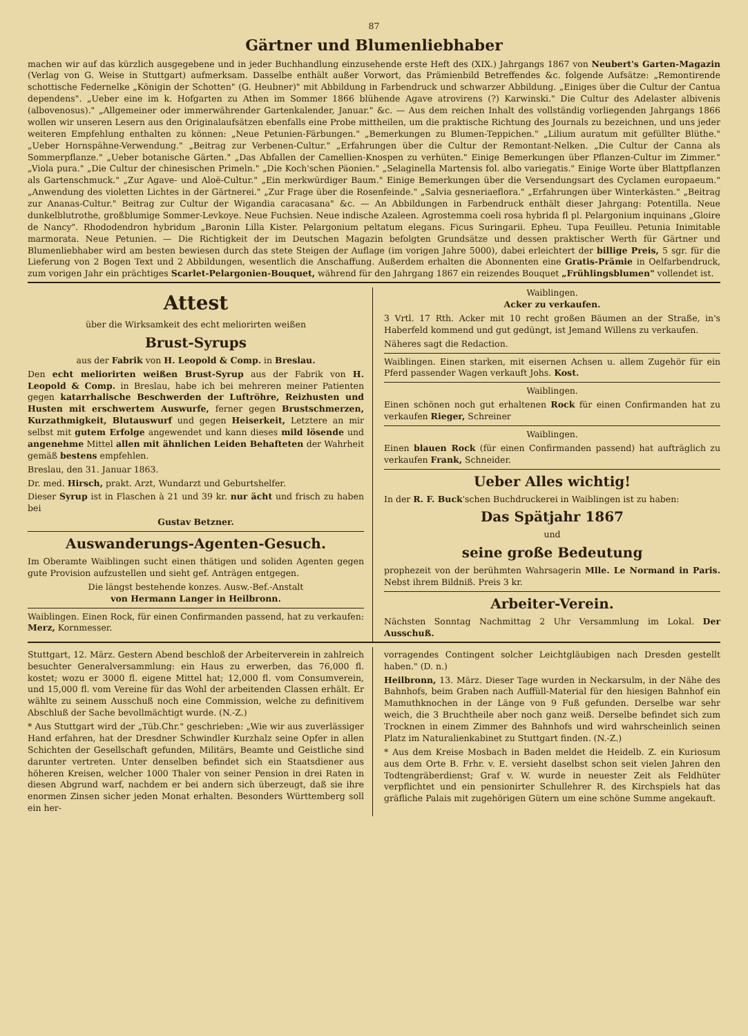87
Gärtner und Blumenliebhaber
machen wir auf das kürzlich ausgegebene und in jeder Buchhandlung einzusehende erste Heft des (XIX.) Jahrgangs 1867 von Neubert's Garten-Magazin (Verlag von G. Weise in Stuttgart) aufmerksam. Dasselbe enthält außer Vorwort, das Prämienbild Betreffendes &c. folgende Aufsätze: „Remontirende schottische Federnelke „Königin der Schotten" (G. Heubner)" mit Abbildung in Farbendruck und schwarzer Abbildung. „Einiges über die Cultur der Cantua dependens". „Ueber eine im k. Hofgarten zu Athen im Sommer 1866 blühende Agave atrovirens (?) Karwinski." Die Cultur des Adelaster albivenis (albovenosus)." „Allgemeiner oder immerwährender Gartenkalender, Januar." &c. — Aus dem reichen Inhalt des vollständig vorliegenden Jahrgangs 1866 wollen wir unseren Lesern aus den Originalaufsätzen ebenfalls eine Probe mittheilen, um die praktische Richtung des Journals zu bezeichnen, und uns jeder weiteren Empfehlung enthalten zu können: „Neue Petunien-Färbungen." „Bemerkungen zu Blumen-Teppichen." „Lilium auratum mit gefüllter Blüthe." „Ueber Hornspähne-Verwendung." „Beitrag zur Verbenen-Cultur." „Erfahrungen über die Cultur der Remontant-Nelken. „Die Cultur der Canna als Sommerpflanze." „Ueber botanische Gärten." „Das Abfallen der Camellien-Knospen zu verhüten." Einige Bemerkungen über Pflanzen-Cultur im Zimmer." „Viola pura." „Die Cultur der chinesischen Primeln." „Die Koch'schen Päonien." „Selaginella Martensis fol. albo variegatis." Einige Worte über Blattpflanzen als Gartenschmuck." „Zur Agave- und Aloë-Cultur." „Ein merkwürdiger Baum." Einige Bemerkungen über die Versendungsart des Cyclamen europaeum." „Anwendung des violetten Lichtes in der Gärtnerei." „Zur Frage über die Rosenfeinde." „Salvia gesneriaeflora." „Erfahrungen über Winterkästen." „Beitrag zur Ananas-Cultur." Beitrag zur Cultur der Wigandia caracasana" &c. — An Abbildungen in Farbendruck enthält dieser Jahrgang: Potentilla. Neue dunkelblutrothe, großblumige Sommer-Levkoye. Neue Fuchsien. Neue indische Azaleen. Agrostemma coeli rosa hybrida fl pl. Pelargonium inquinans „Gloire de Nancy". Rhododendron hybridum „Baronin Lilla Kister. Pelargonium peltatum elegans. Ficus Suringarii. Epheu. Tupa Feuilleu. Petunia Inimitable marmorata. Neue Petunien. — Die Richtigkeit der im Deutschen Magazin befolgten Grundsätze und dessen praktischer Werth für Gärtner und Blumenliebhaber wird am besten bewiesen durch das stete Steigen der Auflage (im vorigen Jahre 5000), dabei erleichtert der billige Preis, 5 sgr. für die Lieferung von 2 Bogen Text und 2 Abbildungen, wesentlich die Anschaffung. Außerdem erhalten die Abonnenten eine Gratis-Prämie in Oelfarbendruck, zum vorigen Jahr ein prächtiges Scarlet-Pelargonien-Bouquet, während für den Jahrgang 1867 ein reizendes Bouquet „Frühlingsblumen" vollendet ist.
Attest
über die Wirksamkeit des echt meliorirten weißen
Brust-Syrups
aus der Fabrik von H. Leopold & Comp. in Breslau.
Den echt meliorirten weißen Brust-Syrup aus der Fabrik von H. Leopold & Comp. in Breslau, habe ich bei mehreren meiner Patienten gegen katarrhalische Beschwerden der Luftröhre, Reizhusten und Husten mit erschwertem Auswurfe, ferner gegen Brustschmerzen, Kurzathmigkeit, Blutauswurf und gegen Heiserkeit, Letztere an mir selbst mit gutem Erfolge angewendet und kann dieses mild lösende und angenehme Mittel allen mit ähnlichen Leiden Behafteten der Wahrheit gemäß bestens empfehlen.
Breslau, den 31. Januar 1863.
Dr. med. Hirsch, prakt. Arzt, Wundarzt und Geburtshelfer.
Dieser Syrup ist in Flaschen à 21 und 39 kr. nur ächt und frisch zu haben bei
Gustav Betzner.
Auswanderungs-Agenten-Gesuch.
Im Oberamte Waiblingen sucht einen thätigen und soliden Agenten gegen gute Provision aufzustellen und sieht gef. Anträgen entgegen.
Die längst bestehende konzes. Ausw.-Bef.-Anstalt
von Hermann Langer in Heilbronn.
Waiblingen. Einen Rock, für einen Confirmanden passend, hat zu verkaufen: Merz, Kornmesser.
Waiblingen.
Acker zu verkaufen.
3 Vrtl. 17 Rth. Acker mit 10 recht großen Bäumen an der Straße, in's Haberfeld kommend und gut gedüngt, ist Jemand Willens zu verkaufen.
Näheres sagt die Redaction.
Waiblingen. Einen starken, mit eisernen Achsen u. allem Zugehör für ein Pferd passender Wagen verkauft Johs. Kost.
Waiblingen.
Einen schönen noch gut erhaltenen Rock für einen Confirmanden hat zu verkaufen Rieger, Schreiner
Waiblingen.
Einen blauen Rock (für einen Confirmanden passend) hat aufträglich zu verkaufen Frank, Schneider.
Ueber Alles wichtig!
In der R. F. Buck'schen Buchdruckerei in Waiblingen ist zu haben:
Das Spätjahr 1867
und
seine große Bedeutung
prophezeit von der berühmten Wahrsagerin Mlle. Le Normand in Paris. Nebst ihrem Bildniß. Preis 3 kr.
Arbeiter-Verein.
Nächsten Sonntag Nachmittag 2 Uhr Versammlung im Lokal. Der Ausschuß.
Stuttgart, 12. März. Gestern Abend beschloß der Arbeiterverein in zahlreich besuchter Generalversammlung: ein Haus zu erwerben, das 76,000 fl. kostet; wozu er 3000 fl. eigene Mittel hat; 12,000 fl. vom Consumverein, und 15,000 fl. vom Vereine für das Wohl der arbeitenden Classen erhält. Er wählte zu seinem Ausschuß noch eine Commission, welche zu definitivem Abschluß der Sache bevollmächtigt wurde. (N.-Z.)
* Aus Stuttgart wird der „Tüb.Chr." geschrieben: „Wie wir aus zuverlässiger Hand erfahren, hat der Dresdner Schwindler Kurzhalz seine Opfer in allen Schichten der Gesellschaft gefunden, Militärs, Beamte und Geistliche sind darunter vertreten. Unter denselben befindet sich ein Staatsdiener aus höheren Kreisen, welcher 1000 Thaler von seiner Pension in drei Raten in diesen Abgrund warf, nachdem er bei andern sich überzeugt, daß sie ihre enormen Zinsen sicher jeden Monat erhalten. Besonders Württemberg soll ein her-
vorragendes Contingent solcher Leichtgläubigen nach Dresden gestellt haben." (D. n.)
Heilbronn, 13. März. Dieser Tage wurden in Neckarsulm, in der Nähe des Bahnhofs, beim Graben nach Auffüll-Material für den hiesigen Bahnhof ein Mamuthknochen in der Länge von 9 Fuß gefunden. Derselbe war sehr weich, die 3 Bruchtheile aber noch ganz weiß. Derselbe befindet sich zum Trocknen in einem Zimmer des Bahnhofs und wird wahrscheinlich seinen Platz im Naturalienkabinet zu Stuttgart finden. (N.-Z.)
* Aus dem Kreise Mosbach in Baden meldet die Heidelb. Z. ein Kuriosum aus dem Orte B. Frhr. v. E. versieht daselbst schon seit vielen Jahren den Todtengräberdienst; Graf v. W. wurde in neuester Zeit als Feldhüter verpflichtet und ein pensionirter Schullehrer R. des Kirchspiels hat das gräfliche Palais mit zugehörigen Gütern um eine schöne Summe angekauft.